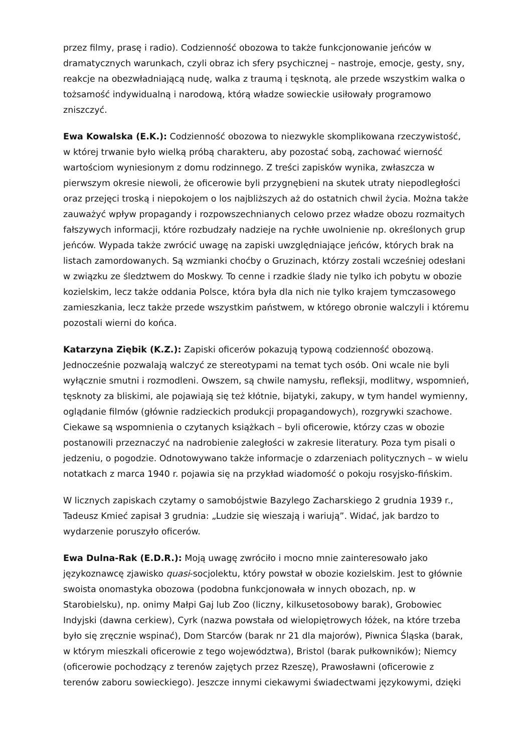przez filmy, prasę i radio). Codzienność obozowa to także funkcjonowanie jeńców w dramatycznych warunkach, czyli obraz ich sfery psychicznej – nastroje, emocje, gesty, sny, reakcje na obezwładniającą nudę, walka z traumą i tęsknotą, ale przede wszystkim walka o tożsamość indywidualną i narodową, którą władze sowieckie usiłowały programowo zniszczyć.
Ewa Kowalska (E.K.): Codzienność obozowa to niezwykle skomplikowana rzeczywistość, w której trwanie było wielką próbą charakteru, aby pozostać sobą, zachować wierność wartościom wyniesionym z domu rodzinnego. Z treści zapisków wynika, zwłaszcza w pierwszym okresie niewoli, że oficerowie byli przygnębieni na skutek utraty niepodległości oraz przejęci troską i niepokojem o los najbliższych aż do ostatnich chwil życia. Można także zauważyć wpływ propagandy i rozpowszechnianych celowo przez władze obozu rozmaitych fałszywych informacji, które rozbudzały nadzieje na rychłe uwolnienie np. określonych grup jeńców. Wypada także zwrócić uwagę na zapiski uwzględniające jeńców, których brak na listach zamordowanych. Są wzmianki choćby o Gruzinach, którzy zostali wcześniej odesłani w związku ze śledztwem do Moskwy. To cenne i rzadkie ślady nie tylko ich pobytu w obozie kozielskim, lecz także oddania Polsce, która była dla nich nie tylko krajem tymczasowego zamieszkania, lecz także przede wszystkim państwem, w którego obronie walczyli i któremu pozostali wierni do końca.
Katarzyna Ziębik (K.Z.): Zapiski oficerów pokazują typową codzienność obozową. Jednocześnie pozwalają walczyć ze stereotypami na temat tych osób. Oni wcale nie byli wyłącznie smutni i rozmodleni. Owszem, są chwile namysłu, refleksji, modlitwy, wspomnień, tęsknoty za bliskimi, ale pojawiają się też kłótnie, bijatyki, zakupy, w tym handel wymienny, oglądanie filmów (głównie radzieckich produkcji propagandowych), rozgrywki szachowe. Ciekawe są wspomnienia o czytanych książkach – byli oficerowie, którzy czas w obozie postanowili przeznaczyć na nadrobienie zaległości w zakresie literatury. Poza tym pisali o jedzeniu, o pogodzie. Odnotowywano także informacje o zdarzeniach politycznych – w wielu notatkach z marca 1940 r. pojawia się na przykład wiadomość o pokoju rosyjsko-fińskim.
W licznych zapiskach czytamy o samobójstwie Bazylego Zacharskiego 2 grudnia 1939 r., Tadeusz Kmieć zapisał 3 grudnia: „Ludzie się wieszają i wariują”. Widać, jak bardzo to wydarzenie poruszyło oficerów.
Ewa Dulna-Rak (E.D.R.): Moją uwagę zwróciło i mocno mnie zainteresowało jako językoznawcę zjawisko quasi-socjolektu, który powstał w obozie kozielskim. Jest to głównie swoista onomastyka obozowa (podobna funkcjonowała w innych obozach, np. w Starobielsku), np. onimy Małpi Gaj lub Zoo (liczny, kilkusetosobowy barak), Grobowiec Indyjski (dawna cerkiew), Cyrk (nazwa powstała od wielopiętrowych łóżek, na które trzeba było się zręcznie wspinać), Dom Starców (barak nr 21 dla majorów), Piwnica Śląska (barak, w którym mieszkali oficerowie z tego województwa), Bristol (barak pułkowników); Niemcy (oficerowie pochodzący z terenów zajętych przez Rzeszę), Prawosławni (oficerowie z terenów zaboru sowieckiego). Jeszcze innymi ciekawymi świadectwami językowymi, dzięki